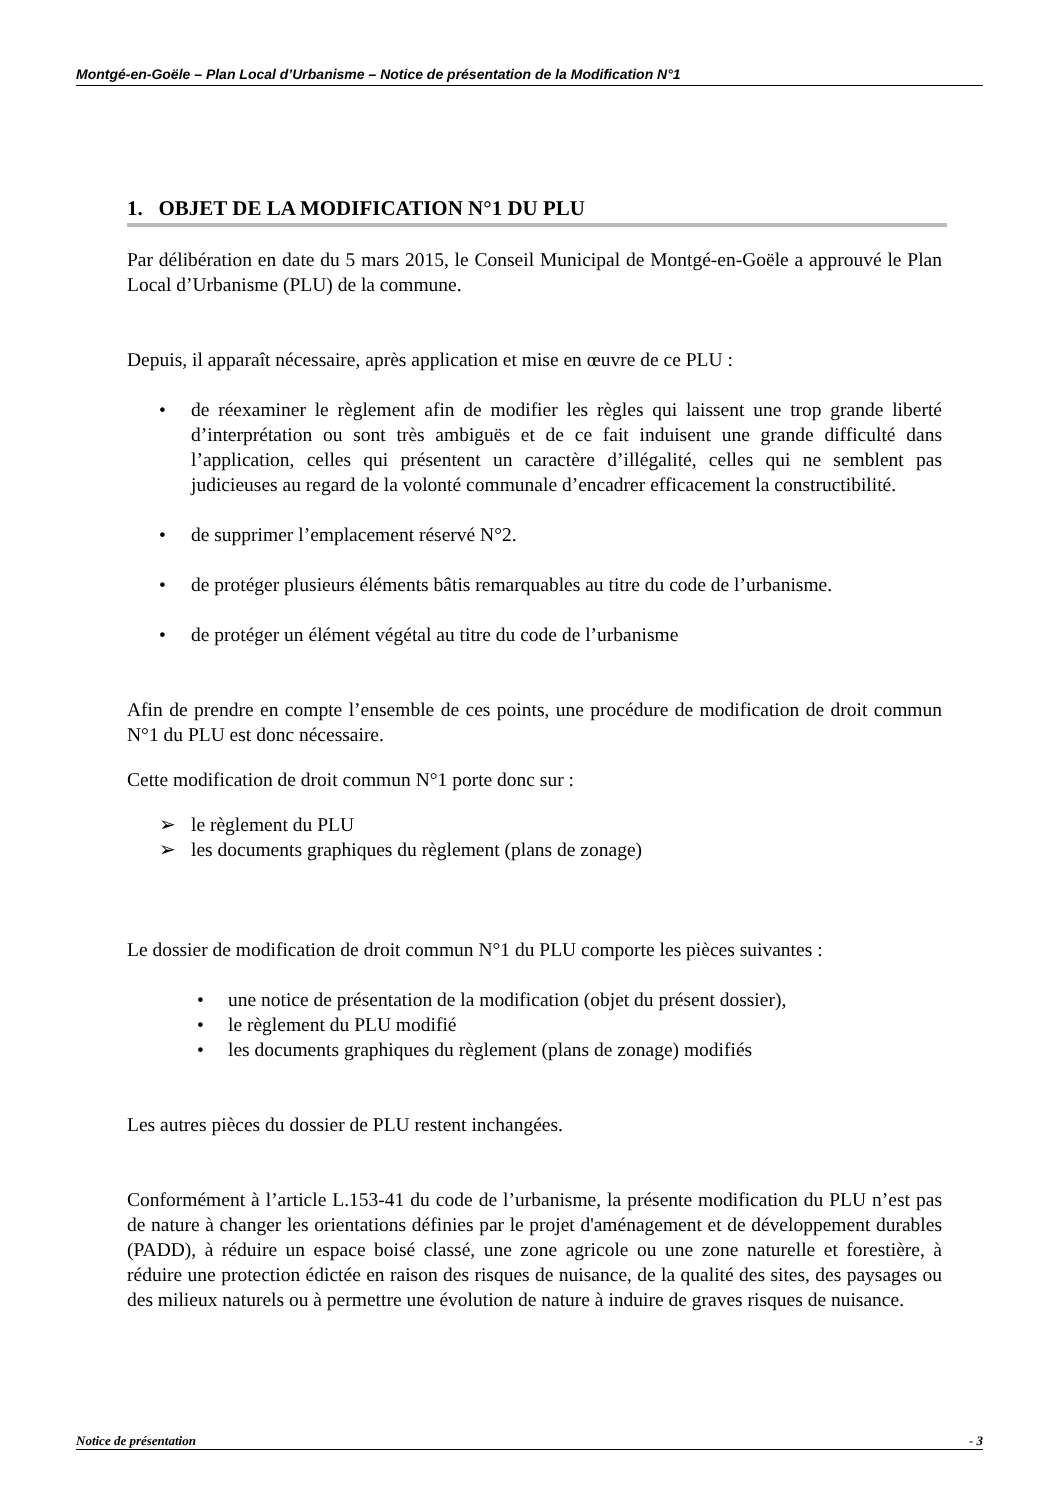Montgé-en-Goële – Plan Local d’Urbanisme – Notice de présentation de la Modification N°1
1. OBJET DE LA MODIFICATION N°1 DU PLU
Par délibération en date du 5 mars 2015, le Conseil Municipal de Montgé-en-Goële a approuvé le Plan Local d’Urbanisme (PLU) de la commune.
Depuis, il apparaît nécessaire, après application et mise en œuvre de ce PLU :
• de réexaminer le règlement afin de modifier les règles qui laissent une trop grande liberté d’interprétation ou sont très ambiguës et de ce fait induisent une grande difficulté dans l’application, celles qui présentent un caractère d’illégalité, celles qui ne semblent pas judicieuses au regard de la volonté communale d’encadrer efficacement la constructibilité.
• de supprimer l’emplacement réservé N°2.
• de protéger plusieurs éléments bâtis remarquables au titre du code de l’urbanisme.
• de protéger un élément végétal au titre du code de l’urbanisme
Afin de prendre en compte l’ensemble de ces points, une procédure de modification de droit commun N°1 du PLU est donc nécessaire.
Cette modification de droit commun N°1 porte donc sur :
➢ le règlement du PLU
➢ les documents graphiques du règlement (plans de zonage)
Le dossier de modification de droit commun N°1 du PLU comporte les pièces suivantes :
• une notice de présentation de la modification (objet du présent dossier),
• le règlement du PLU modifié
• les documents graphiques du règlement (plans de zonage) modifiés
Les autres pièces du dossier de PLU restent inchangées.
Conformément à l’article L.153-41 du code de l’urbanisme, la présente modification du PLU n’est pas de nature à changer les orientations définies par le projet d'aménagement et de développement durables (PADD), à réduire un espace boisé classé, une zone agricole ou une zone naturelle et forestière, à réduire une protection édictée en raison des risques de nuisance, de la qualité des sites, des paysages ou des milieux naturels ou à permettre une évolution de nature à induire de graves risques de nuisance.
Notice de présentation - 3